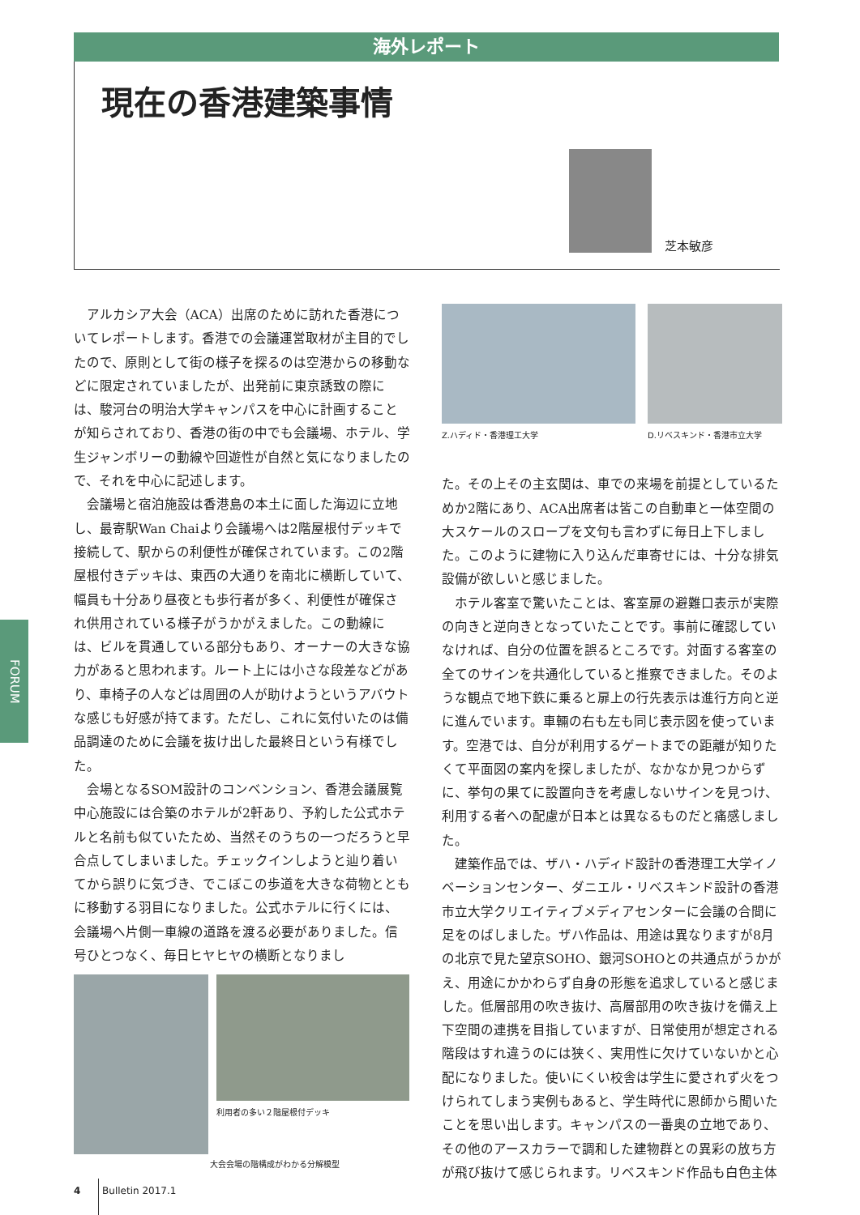海外レポート
現在の香港建築事情
芝本敏彦
FORUM
アルカシア大会（ACA）出席のために訪れた香港についてレポートします。香港での会議運営取材が主目的でしたので、原則として街の様子を探るのは空港からの移動などに限定されていましたが、出発前に東京誘致の際には、駿河台の明治大学キャンパスを中心に計画することが知らされており、香港の街の中でも会議場、ホテル、学生ジャンボリーの動線や回遊性が自然と気になりましたので、それを中心に記述します。
会議場と宿泊施設は香港島の本土に面した海辺に立地し、最寄駅Wan Chaiより会議場へは2階屋根付デッキで接続して、駅からの利便性が確保されています。この2階屋根付きデッキは、東西の大通りを南北に横断していて、幅員も十分あり昼夜とも歩行者が多く、利便性が確保され供用されている様子がうかがえました。この動線には、ビルを貫通している部分もあり、オーナーの大きな協力があると思われます。ルート上には小さな段差などがあり、車椅子の人などは周囲の人が助けようというアバウトな感じも好感が持てます。ただし、これに気付いたのは備品調達のために会議を抜け出した最終日という有様でした。
会場となるSOM設計のコンベンション、香港会議展覧中心施設には合築のホテルが2軒あり、予約した公式ホテルと名前も似ていたため、当然そのうちの一つだろうと早合点してしまいました。チェックインしようと辿り着いてから誤りに気づき、でこぼこの歩道を大きな荷物とともに移動する羽目になりました。公式ホテルに行くには、会議場へ片側一車線の道路を渡る必要がありました。信号ひとつなく、毎日ヒヤヒヤの横断となりまし
利用者の多い２階屋根付デッキ
大会会場の階構成がわかる分解模型
Z.ハディド・香港理工大学 D.リベスキンド・香港市立大学
た。その上その主玄関は、車での来場を前提としているためか2階にあり、ACA出席者は皆この自動車と一体空間の大スケールのスロープを文句も言わずに毎日上下しました。このように建物に入り込んだ車寄せには、十分な排気設備が欲しいと感じました。
ホテル客室で驚いたことは、客室扉の避難口表示が実際の向きと逆向きとなっていたことです。事前に確認していなければ、自分の位置を誤るところです。対面する客室の全てのサインを共通化していると推察できました。そのような観点で地下鉄に乗ると扉上の行先表示は進行方向と逆に進んでいます。車輛の右も左も同じ表示図を使っています。空港では、自分が利用するゲートまでの距離が知りたくて平面図の案内を探しましたが、なかなか見つからずに、挙句の果てに設置向きを考慮しないサインを見つけ、利用する者への配慮が日本とは異なるものだと痛感しました。
建築作品では、ザハ・ハディド設計の香港理工大学イノベーションセンター、ダニエル・リベスキンド設計の香港市立大学クリエイティブメディアセンターに会議の合間に足をのばしました。ザハ作品は、用途は異なりますが8月の北京で見た望京SOHO、銀河SOHOとの共通点がうかがえ、用途にかかわらず自身の形態を追求していると感じました。低層部用の吹き抜け、高層部用の吹き抜けを備え上下空間の連携を目指していますが、日常使用が想定される階段はすれ違うのには狭く、実用性に欠けていないかと心配になりました。使いにくい校舎は学生に愛されず火をつけられてしまう実例もあると、学生時代に恩師から聞いたことを思い出します。キャンパスの一番奥の立地であり、その他のアースカラーで調和した建物群との異彩の放ち方が飛び抜けて感じられます。リベスキンド作品も白色主体
4 Bulletin 2017.1